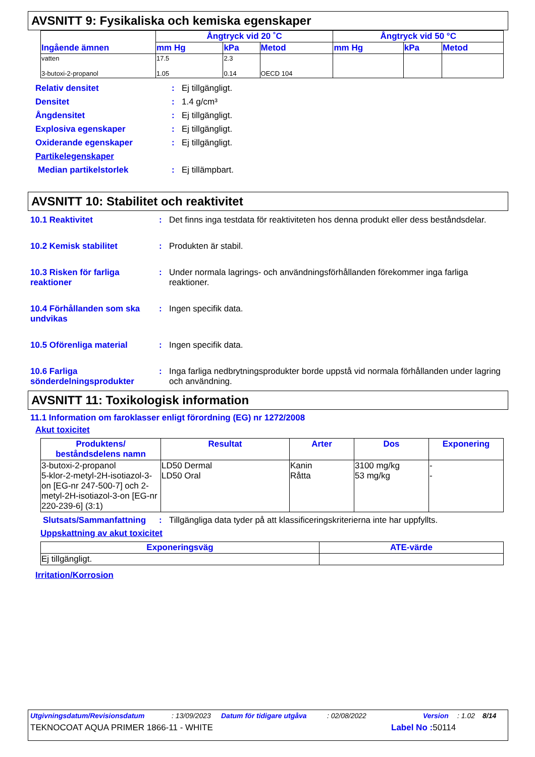AVSNITT 9: Fysikaliska och kemiska egenskaper
| Ingående ämnen | Ångtryck vid 20 ˚C | | | Ångtryck vid 50 °C | | |
| --- | --- | --- | --- | --- | --- | --- |
| | mm Hg | kPa | Metod | mm Hg | kPa | Metod |
| vatten 3-butoxi-2-propanol | 17.5 1.05 | 2.3 0.14 | OECD 104 | | | |
Relativ densitet: Ej tillgängligt.
Densitet: 1.4 g/cm³
Ångdensitet: Ej tillgängligt.
Explosiva egenskaper: Ej tillgängligt.
Oxiderande egenskaper: Ej tillgängligt.
Partikelegenskaper
Median partikelstorlek: Ej tillämpbart.
AVSNITT 10: Stabilitet och reaktivitet
10.1 Reaktivitet: Det finns inga testdata för reaktiviteten hos denna produkt eller dess beståndsdelar.
10.2 Kemisk stabilitet: Produkten är stabil.
10.3 Risken för farliga reaktioner: Under normala lagrings- och användningsförhållanden förekommer inga farliga reaktioner.
10.4 Förhållanden som ska undvikas: Ingen specifik data.
10.5 Oförenliga material: Ingen specifik data.
10.6 Farliga sönderdelningsprodukter: Inga farliga nedbrytningsprodukter borde uppstå vid normala förhållanden under lagring och användning.
AVSNITT 11: Toxikologisk information
11.1 Information om faroklasser enligt förordning (EG) nr 1272/2008
Akut toxicitet
| Produktens/ beståndsdelens namn | Resultat | Arter | Dos | Exponering |
| --- | --- | --- | --- | --- |
| 3-butoxi-2-propanol 5-klor-2-metyl-2H-isotiazol-3-on [EG-nr 247-500-7] och 2-metyl-2H-isotiazol-3-on [EG-nr 220-239-6] (3:1) | LD50 Dermal LD50 Oral | Kanin Råtta | 3100 mg/kg 53 mg/kg | - - |
Slutsats/Sammanfattning: Tillgängliga data tyder på att klassificeringskriterierna inte har uppfyllts.
Uppskattning av akut toxicitet
| Exponeringsväg | ATE-värde |
| --- | --- |
| Ej tillgängligt. | |
Irritation/Korrosion
Utgivningsdatum/Revisionsdatum: 13/09/2023 Datum för tidigare utgåva: 02/08/2022 Version: 1.02 8/14
TEKNOCOAT AQUA PRIMER 1866-11 - WHITE Label No : 50114